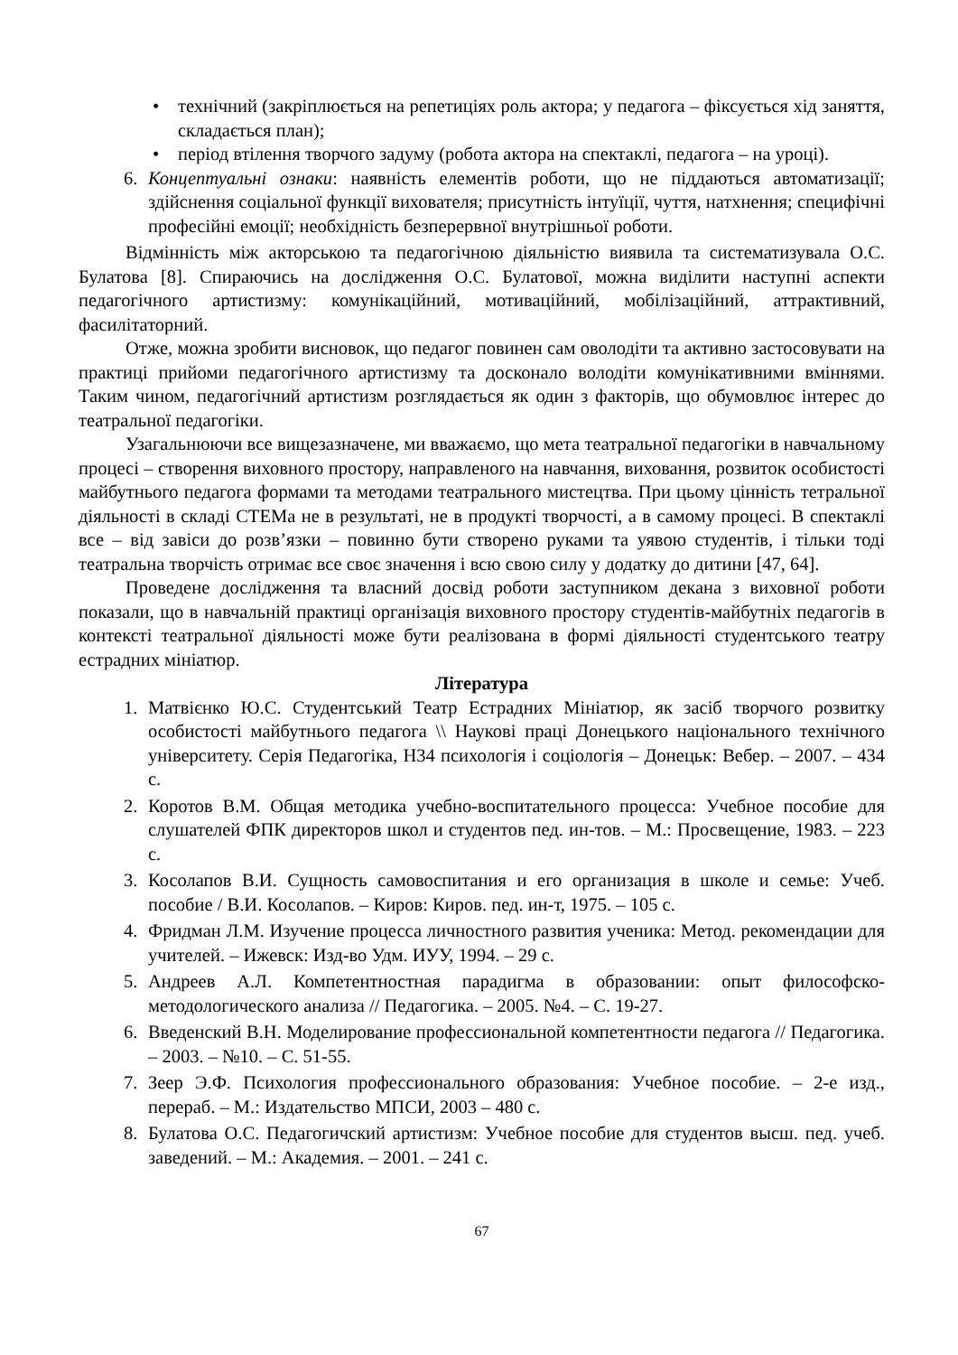• технічний (закріплюється на репетиціях роль актора; у педагога – фіксується хід заняття, складається план);
• період втілення творчого задуму (робота актора на спектаклі, педагога – на уроці).
6. Концептуальні ознаки: наявність елементів роботи, що не піддаються автоматизації; здійснення соціальної функції вихователя; присутність інтуїції, чуття, натхнення; специфічні професійні емоції; необхідність безперервної внутрішньої роботи.
Відмінність між акторською та педагогічною діяльністю виявила та систематизувала О.С. Булатова [8]. Спираючись на дослідження О.С. Булатової, можна виділити наступні аспекти педагогічного артистизму: комунікаційний, мотиваційний, мобілізаційний, аттрактивний, фасилітаторний.
Отже, можна зробити висновок, що педагог повинен сам оволодіти та активно застосовувати на практиці прийоми педагогічного артистизму та досконало володіти комунікативними вміннями. Таким чином, педагогічний артистизм розглядається як один з факторів, що обумовлює інтерес до театральної педагогіки.
Узагальнюючи все вищезазначене, ми вважаємо, що мета театральної педагогіки в навчальному процесі – створення виховного простору, направленого на навчання, виховання, розвиток особистості майбутнього педагога формами та методами театрального мистецтва. При цьому цінність тетральної діяльності в складі СТЕМа не в результаті, не в продукті творчості, а в самому процесі. В спектаклі все – від завіси до розв’язки – повинно бути створено руками та уявою студентів, і тільки тоді театральна творчість отримає все своє значення і всю свою силу у додатку до дитини [47, 64].
Проведене дослідження та власний досвід роботи заступником декана з виховної роботи показали, що в навчальній практиці організація виховного простору студентів-майбутніх педагогів в контексті театральної діяльності може бути реалізована в формі діяльності студентського театру естрадних мініатюр.
Література
1. Матвієнко Ю.С. Студентський Театр Естрадних Мініатюр, як засіб творчого розвитку особистості майбутнього педагога \\ Наукові праці Донецького національного технічного університету. Серія Педагогіка, Н34 психологія і соціологія – Донецьк: Вебер. – 2007. – 434 с.
2. Коротов В.М. Общая методика учебно-воспитательного процесса: Учебное пособие для слушателей ФПК директоров школ и студентов пед. ин-тов. – М.: Просвещение, 1983. – 223 с.
3. Косолапов В.И. Сущность самовоспитания и его организация в школе и семье: Учеб. пособие / В.И. Косолапов. – Киров: Киров. пед. ин-т, 1975. – 105 с.
4. Фридман Л.М. Изучение процесса личностного развития ученика: Метод. рекомендации для учителей. – Ижевск: Изд-во Удм. ИУУ, 1994. – 29 с.
5. Андреев А.Л. Компетентностная парадигма в образовании: опыт философско-методологического анализа // Педагогика. – 2005. №4. – С. 19-27.
6. Введенский В.Н. Моделирование профессиональной компетентности педагога // Педагогика. – 2003. – №10. – С. 51-55.
7. Зеер Э.Ф. Психология профессионального образования: Учебное пособие. – 2-е изд., перераб. – М.: Издательство МПСИ, 2003 – 480 с.
8. Булатова О.С. Педагогичский артистизм: Учебное пособие для студентов высш. пед. учеб. заведений. – М.: Академия. – 2001. – 241 с.
67